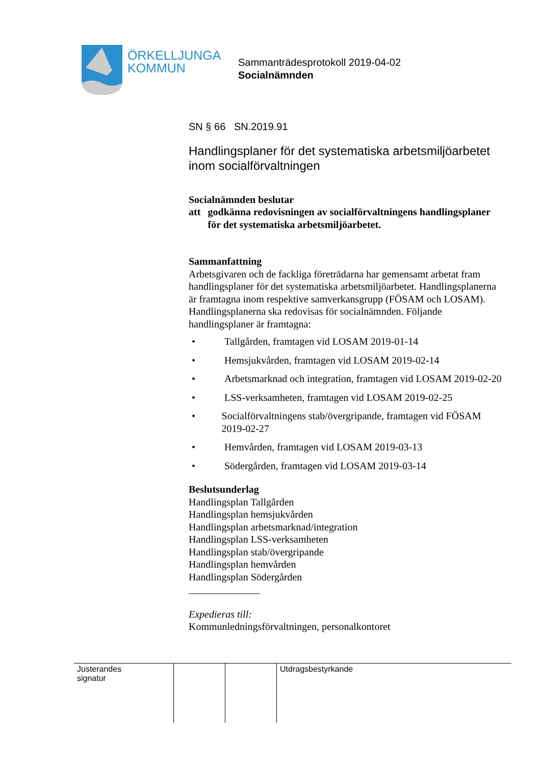ÖRKELLJUNGA
KOMMUN
Sammanträdesprotokoll 2019-04-02
Socialnämnden
SN § 66 SN.2019.91
Handlingsplaner för det systematiska arbetsmiljöarbetet inom socialförvaltningen
Socialnämnden beslutar
att godkänna redovisningen av socialförvaltningens handlingsplaner för det systematiska arbetsmiljöarbetet.
Sammanfattning
Arbetsgivaren och de fackliga företrädarna har gemensamt arbetat fram handlingsplaner för det systematiska arbetsmiljöarbetet. Handlingsplanerna är framtagna inom respektive samverkansgrupp (FÖSAM och LOSAM). Handlingsplanerna ska redovisas för socialnämnden. Följande handlingsplaner är framtagna:
• Tallgården, framtagen vid LOSAM 2019-01-14
• Hemsjukvården, framtagen vid LOSAM 2019-02-14
• Arbetsmarknad och integration, framtagen vid LOSAM 2019-02-20
• LSS-verksamheten, framtagen vid LOSAM 2019-02-25
• Socialförvaltningens stab/övergripande, framtagen vid FÖSAM 2019-02-27
• Hemvården, framtagen vid LOSAM 2019-03-13
• Södergården, framtagen vid LOSAM 2019-03-14
Beslutsunderlag
Handlingsplan Tallgården
Handlingsplan hemsjukvården
Handlingsplan arbetsmarknad/integration
Handlingsplan LSS-verksamheten
Handlingsplan stab/övergripande
Handlingsplan hemvården
Handlingsplan Södergården
______________
Expedieras till:
Kommunledningsförvaltningen, personalkontoret
| Justerandes signatur | | | Utdragsbestyrkande |